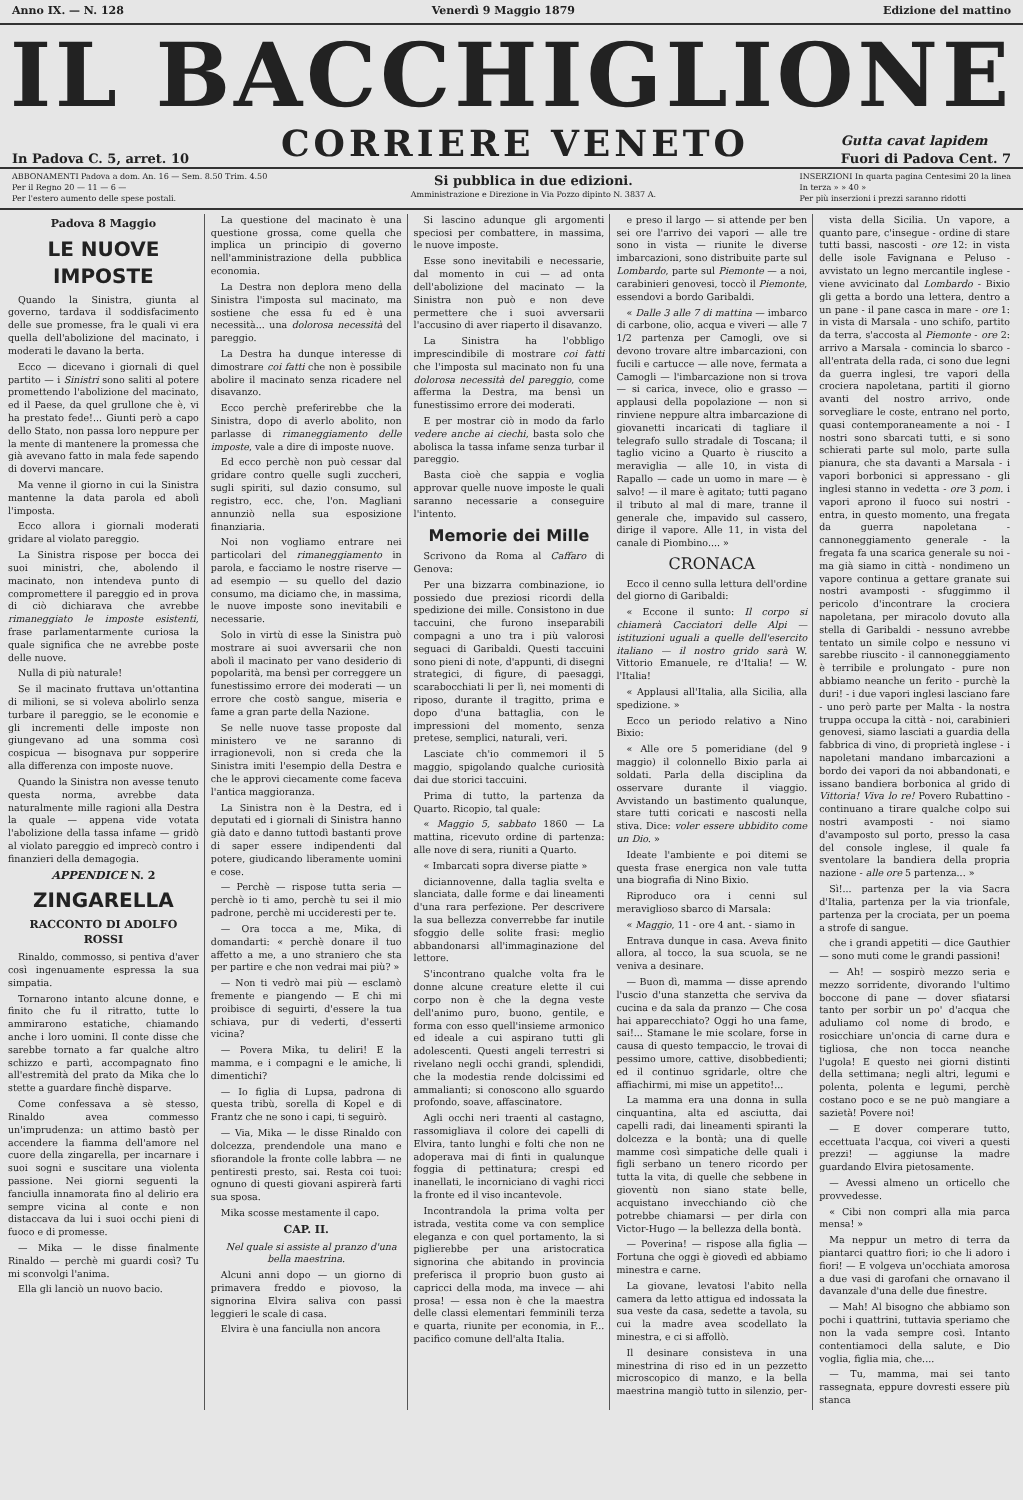Anno IX. — N. 128 Venerdì 9 Maggio 1879 Edizione del mattino
IL BACCHIGLIONE
In Padova C. 5, arret. 10 CORRIERE VENETO Gutta cavat lapidem
Fuori di Padova Cent. 7
ABBONAMENTI Padova a dom. An. 16 — Sem. 8.50 Trim. 4.50
Per il Regno 20 — 11 — 6 —
Per l'estero aumento delle spese postali. Si pubblica in due edizioni.
Amministrazione e Direzione in Via Pozzo dipinto N. 3837 A. INSERZIONI In quarta pagina Centesimi 20 la linea
In terza » » 40 »
Per più inserzioni i prezzi saranno ridotti
Padova 8 Maggio
LE NUOVE IMPOSTE
Quando la Sinistra, giunta al governo, tardava il soddisfacimento delle sue promesse, fra le quali vi era quella dell'abolizione del macinato, i moderati le davano la berta.
Ecco — dicevano i giornali di quel partito — i Sinistri sono saliti al potere promettendo l'abolizione del macinato, ed il Paese, da quel grullone che è, vi ha prestato fede!... Giunti però a capo dello Stato, non passa loro neppure per la mente di mantenere la promessa che già avevano fatto in mala fede sapendo di dovervi mancare.
Ma venne il giorno in cui la Sinistra mantenne la data parola ed abolì l'imposta.
Ecco allora i giornali moderati gridare al violato pareggio.
La Sinistra rispose per bocca dei suoi ministri, che, abolendo il macinato, non intendeva punto di compromettere il pareggio ed in prova di ciò dichiarava che avrebbe rimaneggiato le imposte esistenti, frase parlamentarmente curiosa la quale significa che ne avrebbe poste delle nuove.
Nulla di più naturale!
Se il macinato fruttava un'ottantina di milioni, se si voleva abolirlo senza turbare il pareggio, se le economie e gli incrementi delle imposte non giungevano ad una somma così cospicua — bisognava pur sopperire alla differenza con imposte nuove.
Quando la Sinistra non avesse tenuto questa norma, avrebbe data naturalmente mille ragioni alla Destra la quale — appena vide votata l'abolizione della tassa infame — gridò al violato pareggio ed imprecò contro i finanzieri della demagogia.
APPENDICE N. 2
ZINGARELLA
RACCONTO DI ADOLFO ROSSI
Rinaldo, commosso, si pentiva d'aver così ingenuamente espressa la sua simpatia.
Tornarono intanto alcune donne, e finito che fu il ritratto, tutte lo ammirarono estatiche, chiamando anche i loro uomini. Il conte disse che sarebbe tornato a far qualche altro schizzo e partì, accompagnato fino all'estremità del prato da Mika che lo stette a guardare finchè disparve.
Come confessava a sè stesso, Rinaldo avea commesso un'imprudenza: un attimo bastò per accendere la fiamma dell'amore nel cuore della zingarella, per incarnare i suoi sogni e suscitare una violenta passione. Nei giorni seguenti la fanciulla innamorata fino al delirio era sempre vicina al conte e non distaccava da lui i suoi occhi pieni di fuoco e di promesse.
— Mika — le disse finalmente Rinaldo — perchè mi guardi così? Tu mi sconvolgi l'anima.
Ella gli lanciò un nuovo bacio.
La questione del macinato è una questione grossa, come quella che implica un principio di governo nell'amministrazione della pubblica economia.
La Destra non deplora meno della Sinistra l'imposta sul macinato, ma sostiene che essa fu ed è una necessità... una dolorosa necessità del pareggio.
La Destra ha dunque interesse di dimostrare coi fatti che non è possibile abolire il macinato senza ricadere nel disavanzo.
Ecco perchè preferirebbe che la Sinistra, dopo di averlo abolito, non parlasse di rimaneggiamento delle imposte, vale a dire di imposte nuove.
Ed ecco perchè non può cessar dal gridare contro quelle sugli zuccheri, sugli spiriti, sul dazio consumo, sul registro, ecc. che, l'on. Magliani annunziò nella sua esposizione finanziaria.
Noi non vogliamo entrare nei particolari del rimaneggiamento in parola, e facciamo le nostre riserve — ad esempio — su quello del dazio consumo, ma diciamo che, in massima, le nuove imposte sono inevitabili e necessarie.
Solo in virtù di esse la Sinistra può mostrare ai suoi avversarii che non abolì il macinato per vano desiderio di popolarità, ma bensì per correggere un funestissimo errore dei moderati — un errore che costò sangue, miseria e fame a gran parte della Nazione.
Se nelle nuove tasse proposte dal ministero ve ne saranno di irragionevoli, non si creda che la Sinistra imiti l'esempio della Destra e che le approvi ciecamente come faceva l'antica maggioranza.
La Sinistra non è la Destra, ed i deputati ed i giornali di Sinistra hanno già dato e danno tuttodì bastanti prove di saper essere indipendenti dal potere, giudicando liberamente uomini e cose.
— Perchè — rispose tutta seria — perchè io ti amo, perchè tu sei il mio padrone, perchè mi uccideresti per te.
— Ora tocca a me, Mika, di domandarti: « perchè donare il tuo affetto a me, a uno straniero che sta per partire e che non vedrai mai più? »
— Non ti vedrò mai più — esclamò fremente e piangendo — E chi mi proibisce di seguirti, d'essere la tua schiava, pur di vederti, d'esserti vicina?
— Povera Mika, tu deliri! E la mamma, e i compagni e le amiche, li dimentichi?
— Io figlia di Lupsa, padrona di questa tribù, sorella di Kopel e di Frantz che ne sono i capi, ti seguirò.
— Via, Mika — le disse Rinaldo con dolcezza, prendendole una mano e sfiorandole la fronte colle labbra — ne pentiresti presto, sai. Resta coi tuoi: ognuno di questi giovani aspirerà farti sua sposa.
Mika scosse mestamente il capo.
CAP. II.
Nel quale si assiste al pranzo d'una bella maestrina.
Alcuni anni dopo — un giorno di primavera freddo e piovoso, la signorina Elvira saliva con passi leggieri le scale di casa.
Elvira è una fanciulla non ancora
Si lascino adunque gli argomenti speciosi per combattere, in massima, le nuove imposte.
Esse sono inevitabili e necessarie, dal momento in cui — ad onta dell'abolizione del macinato — la Sinistra non può e non deve permettere che i suoi avversarii l'accusino di aver riaperto il disavanzo.
La Sinistra ha l'obbligo imprescindibile di mostrare coi fatti che l'imposta sul macinato non fu una dolorosa necessità del pareggio, come afferma la Destra, ma bensì un funestissimo errore dei moderati.
E per mostrar ciò in modo da farlo vedere anche ai ciechi, basta solo che abolisca la tassa infame senza turbar il pareggio.
Basta cioè che sappia e voglia approvar quelle nuove imposte le quali saranno necessarie a conseguire l'intento.
Memorie dei Mille
Scrivono da Roma al Caffaro di Genova:
Per una bizzarra combinazione, io possiedo due preziosi ricordi della spedizione dei mille. Consistono in due taccuini, che furono inseparabili compagni a uno tra i più valorosi seguaci di Garibaldi. Questi taccuini sono pieni di note, d'appunti, di disegni strategici, di figure, di paesaggi, scarabocchiati li per lì, nei momenti di riposo, durante il tragitto, prima e dopo d'una battaglia, con le impressioni del momento, senza pretese, semplici, naturali, veri.
Lasciate ch'io commemori il 5 maggio, spigolando qualche curiosità dai due storici taccuini.
Prima di tutto, la partenza da Quarto. Ricopio, tal quale:
« Maggio 5, sabbato 1860 — La mattina, ricevuto ordine di partenza: alle nove di sera, riuniti a Quarto.
« Imbarcati sopra diverse piatte »
diciannovenne, dalla taglia svelta e slanciata, dalle forme e dai lineamenti d'una rara perfezione. Per descrivere la sua bellezza converrebbe far inutile sfoggio delle solite frasi: meglio abbandonarsi all'immaginazione del lettore.
S'incontrano qualche volta fra le donne alcune creature elette il cui corpo non è che la degna veste dell'animo puro, buono, gentile, e forma con esso quell'insieme armonico ed ideale a cui aspirano tutti gli adolescenti. Questi angeli terrestri si rivelano negli occhi grandi, splendidi, che la modestia rende dolcissimi ed ammalianti; si conoscono allo sguardo profondo, soave, affascinatore.
Agli occhi neri traenti al castagno, rassomigliava il colore dei capelli di Elvira, tanto lunghi e folti che non ne adoperava mai di finti in qualunque foggia di pettinatura; crespi ed inanellati, le incorniciano di vaghi ricci la fronte ed il viso incantevole.
Incontrandola la prima volta per istrada, vestita come va con semplice eleganza e con quel portamento, la si piglierebbe per una aristocratica signorina che abitando in provincia preferisca il proprio buon gusto ai capricci della moda, ma invece — ahi prosa! — essa non è che la maestra delle classi elementari femminili terza e quarta, riunite per economia, in F... pacifico comune dell'alta Italia.
e preso il largo — si attende per ben sei ore l'arrivo dei vapori — alle tre sono in vista — riunite le diverse imbarcazioni, sono distribuite parte sul Lombardo, parte sul Piemonte — a noi, carabinieri genovesi, toccò il Piemonte, essendovi a bordo Garibaldi.
« Dalle 3 alle 7 di mattina — imbarco di carbone, olio, acqua e viveri — alle 7 1/2 partenza per Camogli, ove si devono trovare altre imbarcazioni, con fucili e cartucce — alle nove, fermata a Camogli — l'imbarcazione non si trova — si carica, invece, olio e grasso — applausi della popolazione — non si rinviene neppure altra imbarcazione di giovanetti incaricati di tagliare il telegrafo sullo stradale di Toscana; il taglio vicino a Quarto è riuscito a meraviglia — alle 10, in vista di Rapallo — cade un uomo in mare — è salvo! — il mare è agitato; tutti pagano il tributo al mal di mare, tranne il generale che, impavido sul cassero, dirige il vapore. Alle 11, in vista del canale di Piombino.... »
CRONACA
Ecco il cenno sulla lettura dell'ordine del giorno di Garibaldi:
« Eccone il sunto: Il corpo si chiamerà Cacciatori delle Alpi — istituzioni uguali a quelle dell'esercito italiano — il nostro grido sarà W. Vittorio Emanuele, re d'Italia! — W. l'Italia!
« Applausi all'Italia, alla Sicilia, alla spedizione. »
Ecco un periodo relativo a Nino Bixio:
« Alle ore 5 pomeridiane (del 9 maggio) il colonnello Bixio parla ai soldati. Parla della disciplina da osservare durante il viaggio. Avvistando un bastimento qualunque, stare tutti coricati e nascosti nella stiva. Dice: voler essere ubbidito come un Dio. »
Ideate l'ambiente e poi ditemi se questa frase energica non vale tutta una biografia di Nino Bixio.
Riproduco ora i cenni sul meraviglioso sbarco di Marsala:
« Maggio, 11 - ore 4 ant. - siamo in
Entrava dunque in casa. Aveva finito allora, al tocco, la sua scuola, se ne veniva a desinare.
— Buon dì, mamma — disse aprendo l'uscio d'una stanzetta che serviva da cucina e da sala da pranzo — Che cosa hai apparecchiato? Oggi ho una fame, sai!... Stamane le mie scolare, forse in causa di questo tempaccio, le trovai di pessimo umore, cattive, disobbedienti; ed il continuo sgridarle, oltre che affiachirmi, mi mise un appetito!...
La mamma era una donna in sulla cinquantina, alta ed asciutta, dai capelli radi, dai lineamenti spiranti la dolcezza e la bontà; una di quelle mamme così simpatiche delle quali i figli serbano un tenero ricordo per tutta la vita, di quelle che sebbene in gioventù non siano state belle, acquistano invecchiando ciò che potrebbe chiamarsi — per dirla con Victor-Hugo — la bellezza della bontà.
— Poverina! — rispose alla figlia — Fortuna che oggi è giovedì ed abbiamo minestra e carne.
La giovane, levatosi l'abito nella camera da letto attigua ed indossata la sua veste da casa, sedette a tavola, su cui la madre avea scodellato la minestra, e ci si affollò.
Il desinare consisteva in una minestrina di riso ed in un pezzetto microscopico di manzo, e la bella maestrina mangiò tutto in silenzio, per-
vista della Sicilia. Un vapore, a quanto pare, c'insegue - ordine di stare tutti bassi, nascosti - ore 12: in vista delle isole Favignana e Peluso - avvistato un legno mercantile inglese - viene avvicinato dal Lombardo - Bixio gli getta a bordo una lettera, dentro a un pane - il pane casca in mare - ore 1: in vista di Marsala - uno schifo, partito da terra, s'accosta al Piemonte - ore 2: arrivo a Marsala - comincia lo sbarco - all'entrata della rada, ci sono due legni da guerra inglesi, tre vapori della crociera napoletana, partiti il giorno avanti del nostro arrivo, onde sorvegliare le coste, entrano nel porto, quasi contemporaneamente a noi - I nostri sono sbarcati tutti, e si sono schierati parte sul molo, parte sulla pianura, che sta davanti a Marsala - i vapori borbonici si appressano - gli inglesi stanno in vedetta - ore 3 pom. i vapori aprono il fuoco sui nostri - entra, in questo momento, una fregata da guerra napoletana - cannoneggiamento generale - la fregata fa una scarica generale su noi - ma già siamo in città - nondimeno un vapore continua a gettare granate sui nostri avamposti - sfuggimmo il pericolo d'incontrare la crociera napoletana, per miracolo dovuto alla stella di Garibaldi - nessuno avrebbe tentato un simile colpo e nessuno vi sarebbe riuscito - il cannoneggiamento è terribile e prolungato - pure non abbiamo neanche un ferito - purchè la duri! - i due vapori inglesi lasciano fare - uno però parte per Malta - la nostra truppa occupa la città - noi, carabinieri genovesi, siamo lasciati a guardia della fabbrica di vino, di proprietà inglese - i napoletani mandano imbarcazioni a bordo dei vapori da noi abbandonati, e issano bandiera borbonica al grido di Vittoria! Viva lo re! Povero Rubattino - continuano a tirare qualche colpo sui nostri avamposti - noi siamo d'avamposto sul porto, presso la casa del console inglese, il quale fa sventolare la bandiera della propria nazione - alle ore 5 partenza... »
Sì!... partenza per la via Sacra d'Italia, partenza per la via trionfale, partenza per la crociata, per un poema a strofe di sangue.
che i grandi appetiti — dice Gauthier — sono muti come le grandi passioni!
— Ah! — sospirò mezzo seria e mezzo sorridente, divorando l'ultimo boccone di pane — dover sfiatarsi tanto per sorbir un po' d'acqua che aduliamo col nome di brodo, e rosicchiare un'oncia di carne dura e tigliosa, che non tocca neanche l'ugola! E questo nei giorni distinti della settimana; negli altri, legumi e polenta, polenta e legumi, perchè costano poco e se ne può mangiare a sazietà! Povere noi!
— E dover comperare tutto, eccettuata l'acqua, coi viveri a questi prezzi! — aggiunse la madre guardando Elvira pietosamente.
— Avessi almeno un orticello che provvedesse.
« Cibi non compri alla mia parca mensa! »
Ma neppur un metro di terra da piantarci quattro fiori; io che li adoro i fiori! — E volgeva un'occhiata amorosa a due vasi di garofani che ornavano il davanzale d'una delle due finestre.
— Mah! Al bisogno che abbiamo son pochi i quattrini, tuttavia speriamo che non la vada sempre così. Intanto contentiamoci della salute, e Dio voglia, figlia mia, che....
— Tu, mamma, mai sei tanto rassegnata, eppure dovresti essere più stanca